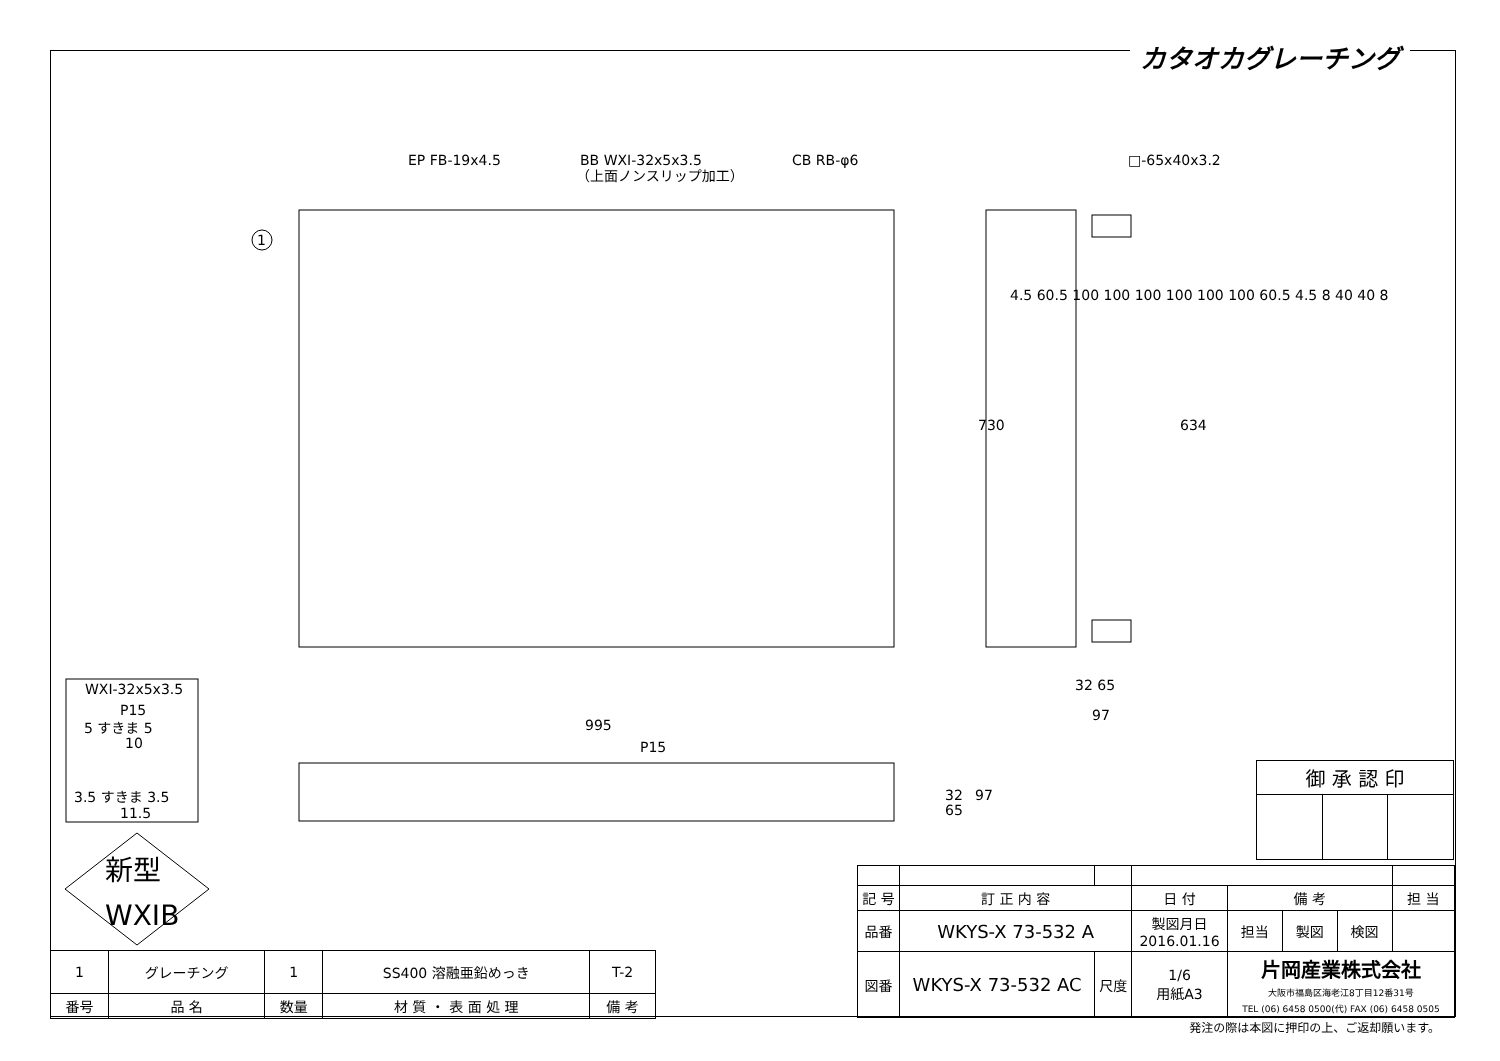カタオカグレーチング
EP FB-19x4.5
BB WXI-32x5x3.5
（上面ノンスリップ加工）
CB RB-φ6
□-65x40x3.2
1
995
P15
730
634
32 65
97
32
65
97
4.5 60.5 100 100 100 100 100 100 60.5 4.5 8 40 40 8
WXI-32x5x3.5
P15
5 すきま 5
10
3.5 すきま 3.5
11.5
新型
WXIB
| 御 承 認 印 | | |
| 1 | グレーチング | 1 | SS400 溶融亜鉛めっき | T-2 |
| 番号 | 品 名 | 数量 | 材 質 ・ 表 面 処 理 | 備 考 |
| 記 号 | 訂 正 内 容 | | 日 付 | 備 考 | | | 担 当 |
| 品番 | WKYS-X 73-532 A | | 製図月日 2016.01.16 | 担当 | 製図 | 検図 | |
| 図番 | WKYS-X 73-532 AC | 尺度 | 1/6 用紙A3 | 片岡産業株式会社 大阪市福島区海老江8丁目12番31号 TEL (06) 6458 0500(代) FAX (06) 6458 0505 | | | |
発注の際は本図に押印の上、ご返却願います。